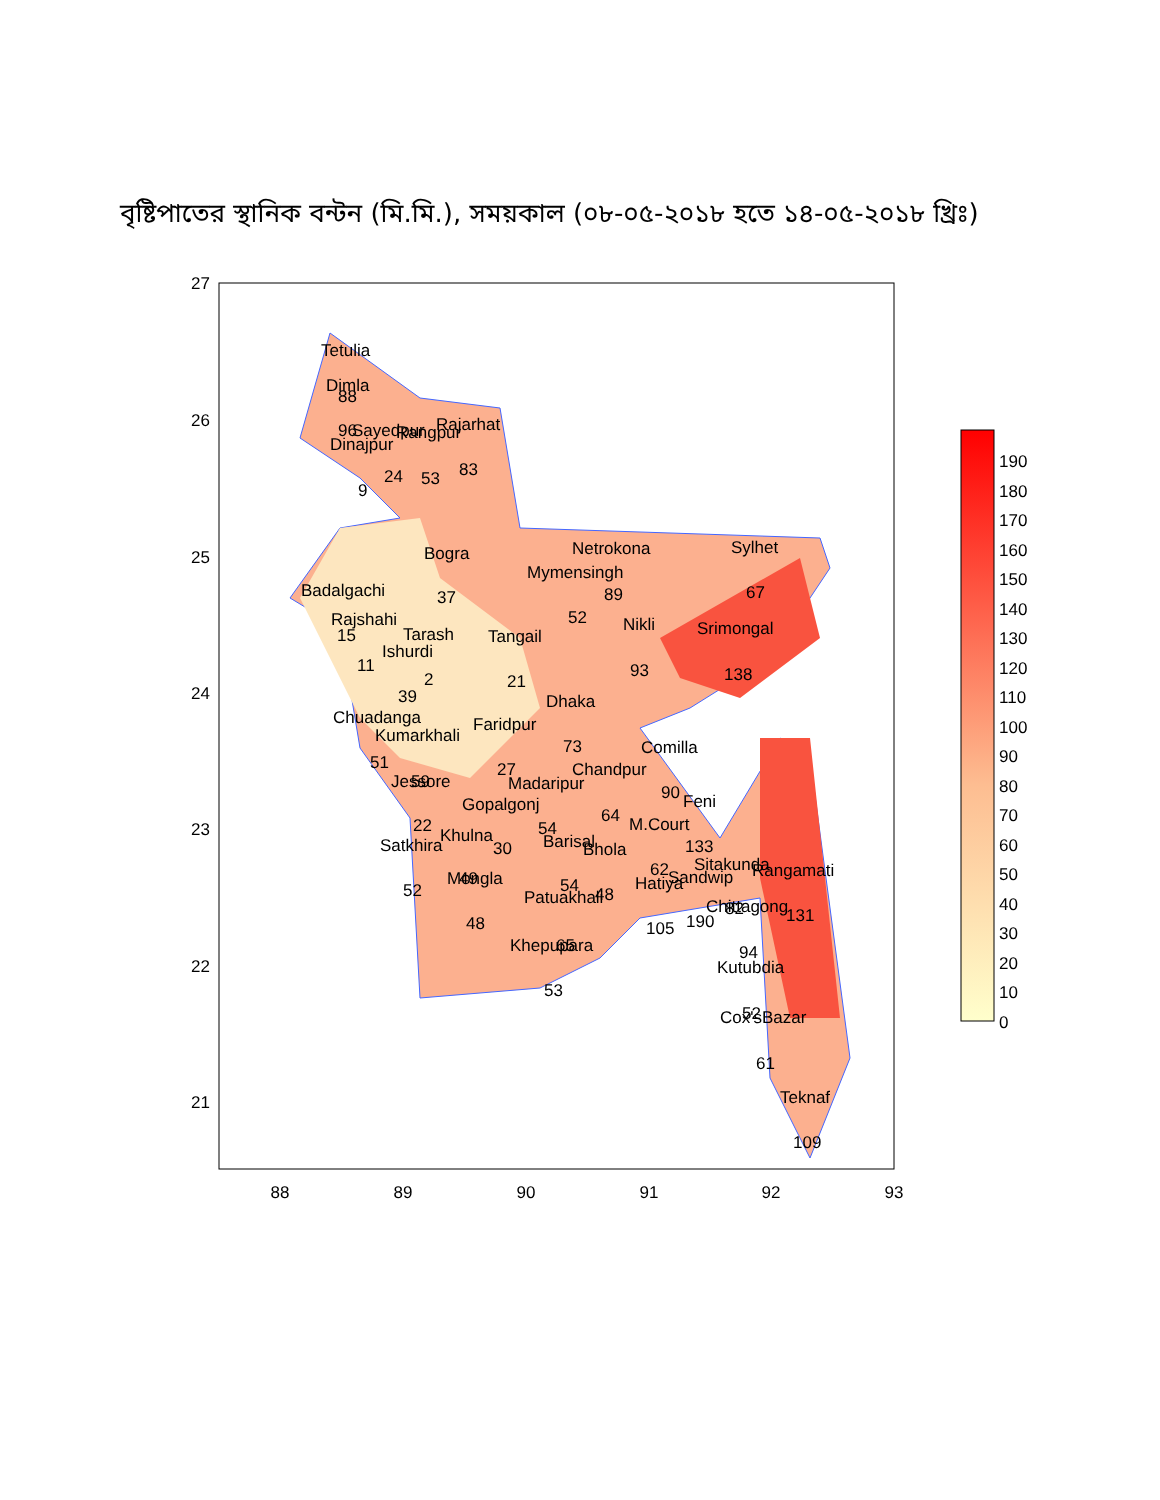বৃষ্টিপাতের স্থানিক বন্টন (মি.মি.), সময়কাল (০৮-০৫-২০১৮ হতে ১৪-০৫-২০১৮ খ্রিঃ)
27
26
25
24
23
22
21
88
89
90
91
92
93
Tetulia
Dimla
88
96
Sayedpur
Rangpur
Rajarhat
Dinajpur
9
24
53
83
Bogra
37
Netrokona
Sylhet
67
Mymensingh
89
52
Badalgachi
Rajshahi
15
11
Tarash
Ishurdi
2
39
Tangail
21
Nikli
Srimongal
93
138
Dhaka
Chuadanga
Kumarkhali
Faridpur
73
Comilla
51
27
Chandpur
Madaripur
59
Jessore
90
Feni
Gopalgonj
64
54
M.Court
22
Khulna
Satkhira
30
Barisal
Bhola
133
Sitakunda
62
Rangamati
Sandwip
Hatiya
Mongla
49
54
52
Patuakhali
48
Chittagong
82
131
48
190
105
Khepupara
65
94
Kutubdia
53
52
Cox'sBazar
61
Teknaf
109
0
10
20
30
40
50
60
70
80
90
100
110
120
130
140
150
160
170
180
190